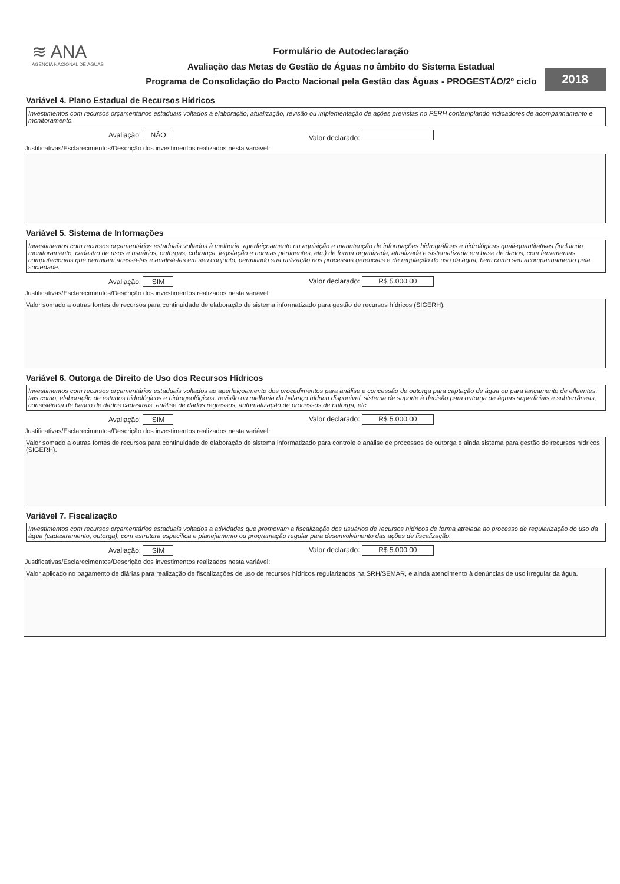≋ ANA
AGÊNCIA NACIONAL DE ÁGUAS
Formulário de Autodeclaração
Avaliação das Metas de Gestão de Águas no âmbito do Sistema Estadual
Programa de Consolidação do Pacto Nacional pela Gestão das Águas - PROGESTÃO/2º ciclo
2018
Variável 4. Plano Estadual de Recursos Hídricos
Investimentos com recursos orçamentários estaduais voltados à elaboração, atualização, revisão ou implementação de ações previstas no PERH contemplando indicadores de acompanhamento e monitoramento.
Avaliação: NÃO Valor declarado:
Justificativas/Esclarecimentos/Descrição dos investimentos realizados nesta variável:
Variável 5. Sistema de Informações
Investimentos com recursos orçamentários estaduais voltados à melhoria, aperfeiçoamento ou aquisição e manutenção de informações hidrográficas e hidrológicas quali-quantitativas (incluindo monitoramento, cadastro de usos e usuários, outorgas, cobrança, legislação e normas pertinentes, etc.) de forma organizada, atualizada e sistematizada em base de dados, com ferramentas computacionais que permitam acessá-las e analisá-las em seu conjunto, permitindo sua utilização nos processos gerenciais e de regulação do uso da água, bem como seu acompanhamento pela sociedade.
Avaliação: SIM Valor declarado: R$ 5.000,00
Justificativas/Esclarecimentos/Descrição dos investimentos realizados nesta variável:
Valor somado a outras fontes de recursos para continuidade de elaboração de sistema informatizado para gestão de recursos hídricos (SIGERH).
Variável 6. Outorga de Direito de Uso dos Recursos Hídricos
Investimentos com recursos orçamentários estaduais voltados ao aperfeiçoamento dos procedimentos para análise e concessão de outorga para captação de água ou para lançamento de efluentes, tais como, elaboração de estudos hidrológicos e hidrogeológicos, revisão ou melhoria do balanço hídrico disponível, sistema de suporte à decisão para outorga de águas superficiais e subterrâneas, consistência de banco de dados cadastrais, análise de dados regressos, automatização de processos de outorga, etc.
Avaliação: SIM Valor declarado: R$ 5.000,00
Justificativas/Esclarecimentos/Descrição dos investimentos realizados nesta variável:
Valor somado a outras fontes de recursos para continuidade de elaboração de sistema informatizado para controle e análise de processos de outorga e ainda sistema para gestão de recursos hídricos (SIGERH).
Variável 7. Fiscalização
Investimentos com recursos orçamentários estaduais voltados a atividades que promovam a fiscalização dos usuários de recursos hídricos de forma atrelada ao processo de regularização do uso da água (cadastramento, outorga), com estrutura especifica e planejamento ou programação regular para desenvolvimento das ações de fiscalização.
Avaliação: SIM Valor declarado: R$ 5.000,00
Justificativas/Esclarecimentos/Descrição dos investimentos realizados nesta variável:
Valor aplicado no pagamento de diárias para realização de fiscalizações de uso de recursos hídricos regularizados na SRH/SEMAR, e ainda atendimento à denúncias de uso irregular da água.